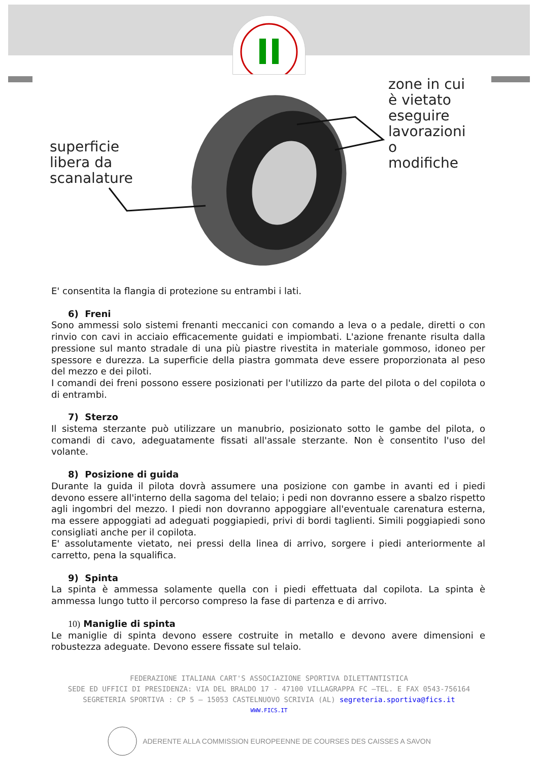superficie
libera da
scanalature
zone in cui
è vietato
eseguire
lavorazioni
o
modifiche
E' consentita la flangia di protezione su entrambi i lati.
6) Freni
Sono ammessi solo sistemi frenanti meccanici con comando a leva o a pedale, diretti o con rinvio con cavi in acciaio efficacemente guidati e impiombati. L'azione frenante risulta dalla pressione sul manto stradale di una più piastre rivestita in materiale gommoso, idoneo per spessore e durezza. La superficie della piastra gommata deve essere proporzionata al peso del mezzo e dei piloti.
I comandi dei freni possono essere posizionati per l'utilizzo da parte del pilota o del copilota o di entrambi.
7) Sterzo
Il sistema sterzante può utilizzare un manubrio, posizionato sotto le gambe del pilota, o comandi di cavo, adeguatamente fissati all'assale sterzante. Non è consentito l'uso del volante.
8) Posizione di guida
Durante la guida il pilota dovrà assumere una posizione con gambe in avanti ed i piedi devono essere all'interno della sagoma del telaio; i pedi non dovranno essere a sbalzo rispetto agli ingombri del mezzo. I piedi non dovranno appoggiare all'eventuale carenatura esterna, ma essere appoggiati ad adeguati poggiapiedi, privi di bordi taglienti. Simili poggiapiedi sono consigliati anche per il copilota.
E' assolutamente vietato, nei pressi della linea di arrivo, sorgere i piedi anteriormente al carretto, pena la squalifica.
9) Spinta
La spinta è ammessa solamente quella con i piedi effettuata dal copilota. La spinta è ammessa lungo tutto il percorso compreso la fase di partenza e di arrivo.
10) Maniglie di spinta
Le maniglie di spinta devono essere costruite in metallo e devono avere dimensioni e robustezza adeguate. Devono essere fissate sul telaio.
FEDERAZIONE ITALIANA CART'S ASSOCIAZIONE SPORTIVA DILETTANTISTICA
SEDE ED UFFICI DI PRESIDENZA: VIA DEL BRALDO 17 - 47100 VILLAGRAPPA FC –TEL. E FAX 0543-756164
SEGRETERIA SPORTIVA : CP 5 – 15053 CASTELNUOVO SCRIVIA (AL) segreteria.sportiva@fics.it
WWW.FICS.IT
ADERENTE ALLA COMMISSION EUROPEENNE DE COURSES DES CAISSES A SAVON